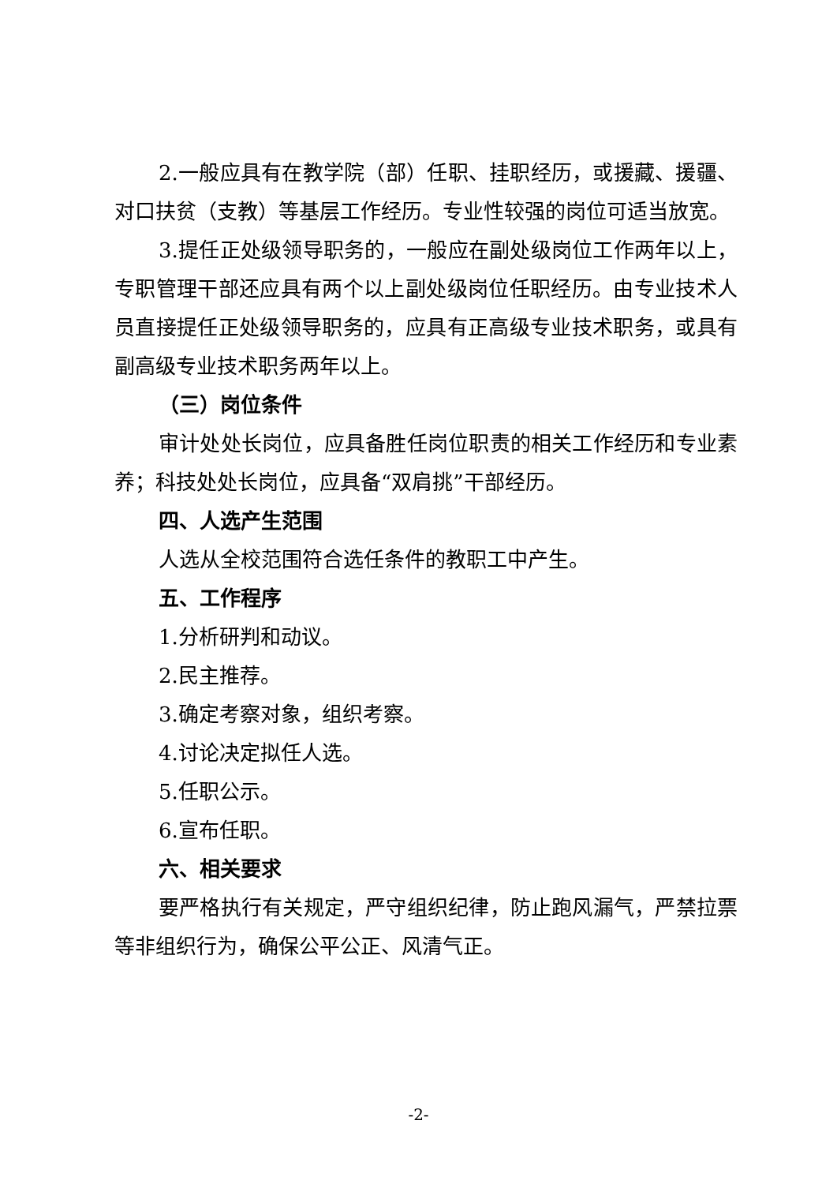2.一般应具有在教学院（部）任职、挂职经历，或援藏、援疆、对口扶贫（支教）等基层工作经历。专业性较强的岗位可适当放宽。
3.提任正处级领导职务的，一般应在副处级岗位工作两年以上，专职管理干部还应具有两个以上副处级岗位任职经历。由专业技术人员直接提任正处级领导职务的，应具有正高级专业技术职务，或具有副高级专业技术职务两年以上。
（三）岗位条件
审计处处长岗位，应具备胜任岗位职责的相关工作经历和专业素养；科技处处长岗位，应具备“双肩挑”干部经历。
四、人选产生范围
人选从全校范围符合选任条件的教职工中产生。
五、工作程序
1.分析研判和动议。
2.民主推荐。
3.确定考察对象，组织考察。
4.讨论决定拟任人选。
5.任职公示。
6.宣布任职。
六、相关要求
要严格执行有关规定，严守组织纪律，防止跑风漏气，严禁拉票等非组织行为，确保公平公正、风清气正。
-2-